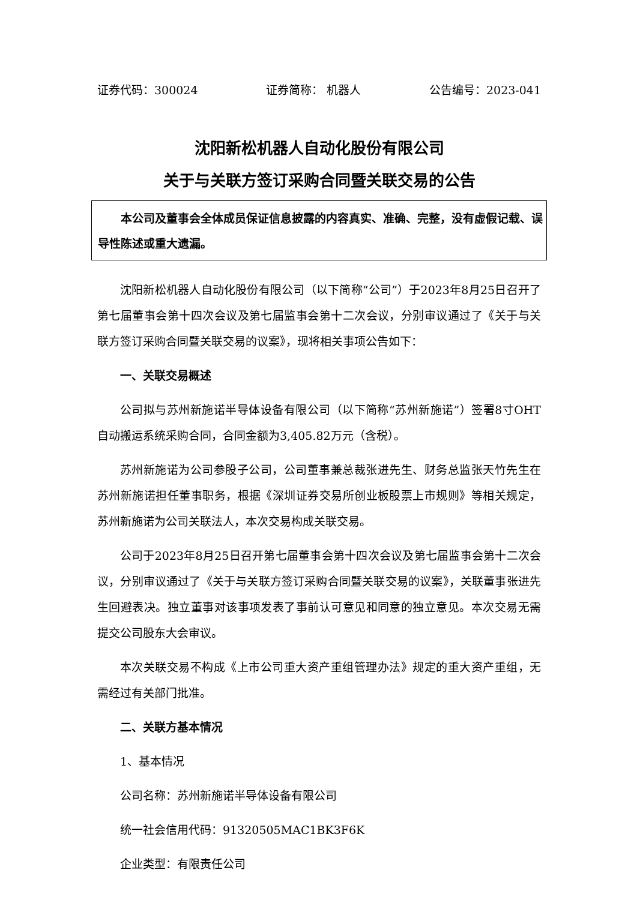证券代码：300024 证券简称： 机器人 公告编号：2023-041
沈阳新松机器人自动化股份有限公司
关于与关联方签订采购合同暨关联交易的公告
本公司及董事会全体成员保证信息披露的内容真实、准确、完整，没有虚假记载、误导性陈述或重大遗漏。
沈阳新松机器人自动化股份有限公司（以下简称“公司”）于2023年8月25日召开了第七届董事会第十四次会议及第七届监事会第十二次会议，分别审议通过了《关于与关联方签订采购合同暨关联交易的议案》，现将相关事项公告如下：
一、关联交易概述
公司拟与苏州新施诺半导体设备有限公司（以下简称“苏州新施诺”）签署8寸OHT自动搬运系统采购合同，合同金额为3,405.82万元（含税）。
苏州新施诺为公司参股子公司，公司董事兼总裁张进先生、财务总监张天竹先生在苏州新施诺担任董事职务，根据《深圳证券交易所创业板股票上市规则》等相关规定，苏州新施诺为公司关联法人，本次交易构成关联交易。
公司于2023年8月25日召开第七届董事会第十四次会议及第七届监事会第十二次会议，分别审议通过了《关于与关联方签订采购合同暨关联交易的议案》，关联董事张进先生回避表决。独立董事对该事项发表了事前认可意见和同意的独立意见。本次交易无需提交公司股东大会审议。
本次关联交易不构成《上市公司重大资产重组管理办法》规定的重大资产重组，无需经过有关部门批准。
二、关联方基本情况
1、基本情况
公司名称：苏州新施诺半导体设备有限公司
统一社会信用代码：91320505MAC1BK3F6K
企业类型：有限责任公司